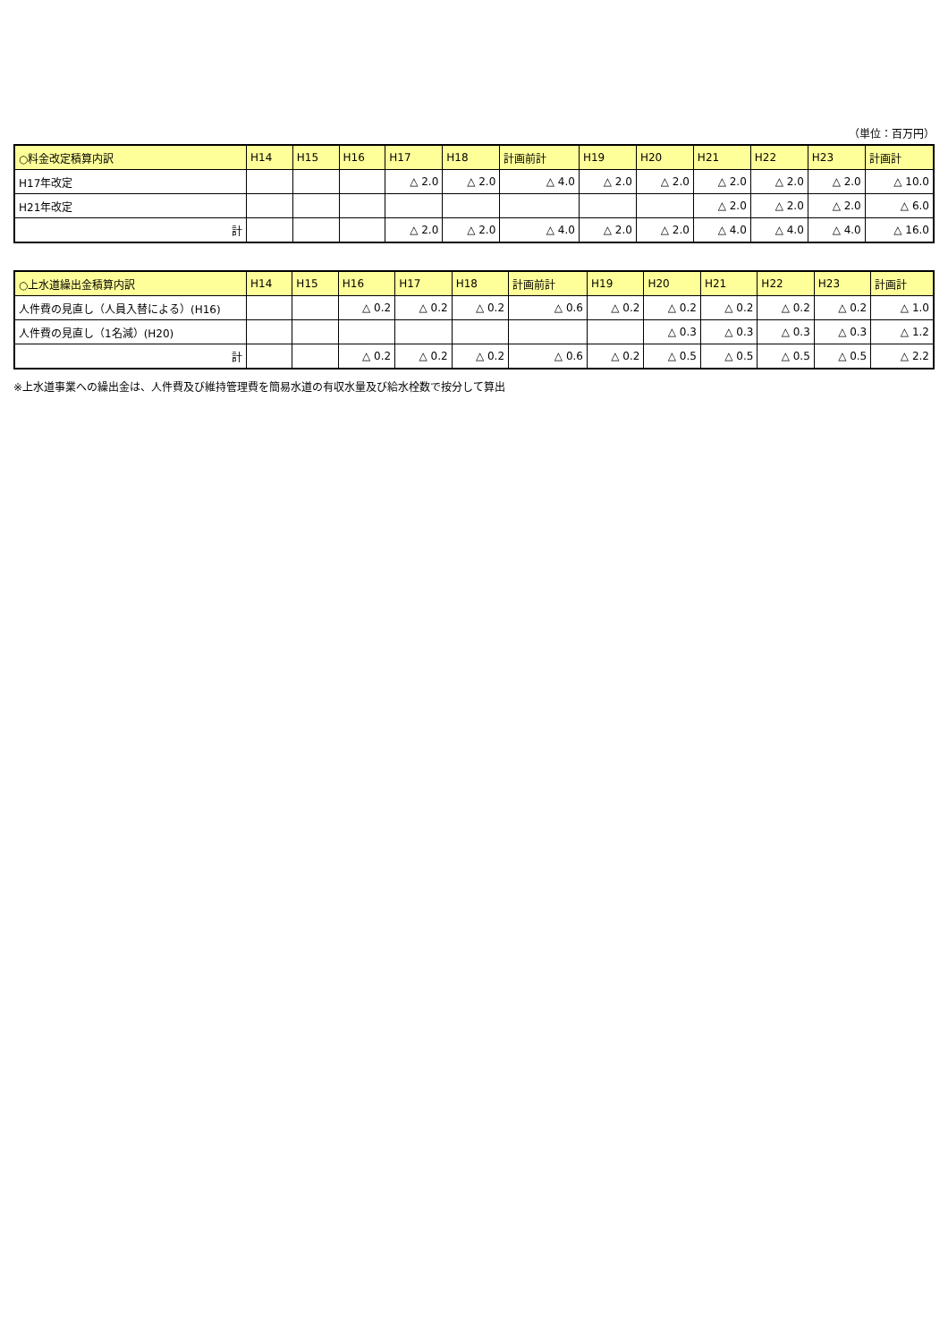（単位：百万円）
| ○料金改定積算内訳 | H14 | H15 | H16 | H17 | H18 | 計画前計 | H19 | H20 | H21 | H22 | H23 | 計画計 |
| --- | --- | --- | --- | --- | --- | --- | --- | --- | --- | --- | --- | --- |
| H17年改定 | | | | △ 2.0 | △ 2.0 | △ 4.0 | △ 2.0 | △ 2.0 | △ 2.0 | △ 2.0 | △ 2.0 | △ 10.0 |
| H21年改定 | | | | | | | | | △ 2.0 | △ 2.0 | △ 2.0 | △ 6.0 |
| 計 | | | | △ 2.0 | △ 2.0 | △ 4.0 | △ 2.0 | △ 2.0 | △ 4.0 | △ 4.0 | △ 4.0 | △ 16.0 |
| ○上水道繰出金積算内訳 | H14 | H15 | H16 | H17 | H18 | 計画前計 | H19 | H20 | H21 | H22 | H23 | 計画計 |
| --- | --- | --- | --- | --- | --- | --- | --- | --- | --- | --- | --- | --- |
| 人件費の見直し（人員入替による）(H16) | | | △ 0.2 | △ 0.2 | △ 0.2 | △ 0.6 | △ 0.2 | △ 0.2 | △ 0.2 | △ 0.2 | △ 0.2 | △ 1.0 |
| 人件費の見直し（1名減）(H20) | | | | | | | | △ 0.3 | △ 0.3 | △ 0.3 | △ 0.3 | △ 1.2 |
| 計 | | | △ 0.2 | △ 0.2 | △ 0.2 | △ 0.6 | △ 0.2 | △ 0.5 | △ 0.5 | △ 0.5 | △ 0.5 | △ 2.2 |
※上水道事業への繰出金は、人件費及び維持管理費を簡易水道の有収水量及び給水栓数で按分して算出